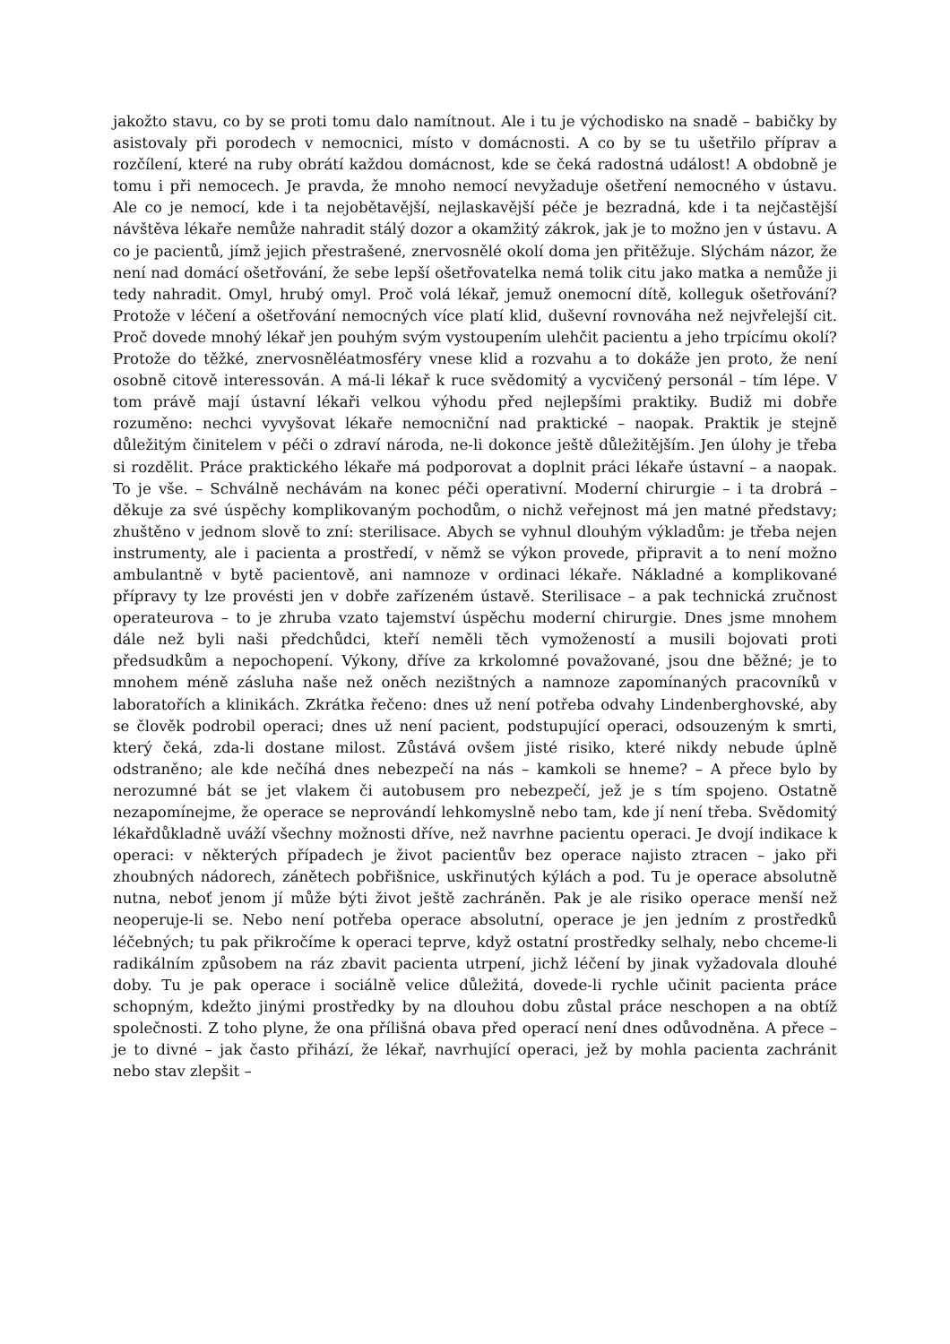jakožto stavu, co by se proti tomu dalo namítnout. Ale i tu je východisko na snadě – babičky by asistovaly při porodech v nemocnici, místo v domácnosti. A co by se tu ušetřilo příprav a rozčílení, které na ruby obrátí každou domácnost, kde se čeká radostná událost! A obdobně je tomu i při nemocech. Je pravda, že mnoho nemocí nevyžaduje ošetření nemocného v ústavu. Ale co je nemocí, kde i ta nejobětavější, nejlaskavější péče je bezradná, kde i ta nejčastější návštěva lékaře nemůže nahradit stálý dozor a okamžitý zákrok, jak je to možno jen v ústavu. A co je pacientů, jímž jejich přestrašené, znervosnělé okolí doma jen přitěžuje. Slýchám názor, že není nad domácí ošetřování, že sebe lepší ošetřovatelka nemá tolik citu jako matka a nemůže ji tedy nahradit. Omyl, hrubý omyl. Proč volá lékař, jemuž onemocní dítě, kolleguk ošetřování? Protože v léčení a ošetřování nemocných více platí klid, duševní rovnováha než nejvřelejší cit. Proč dovede mnohý lékař jen pouhým svým vystoupením ulehčit pacientu a jeho trpícímu okolí? Protože do těžké, znervosněléatmosféry vnese klid a rozvahu a to dokáže jen proto, že není osobně citově interessován. A má-li lékař k ruce svědomitý a vycvičený personál – tím lépe. V tom právě mají ústavní lékaři velkou výhodu před nejlepšími praktiky. Budiž mi dobře rozuměno: nechci vyvyšovat lékaře nemocniční nad praktické – naopak. Praktik je stejně důležitým činitelem v péči o zdraví národa, ne-li dokonce ještě důležitějším. Jen úlohy je třeba si rozdělit. Práce praktického lékaře má podporovat a doplnit práci lékaře ústavní – a naopak. To je vše. – Schválně nechávám na konec péči operativní. Moderní chirurgie – i ta drobrá – děkuje za své úspěchy komplikovaným pochodům, o nichž veřejnost má jen matné představy; zhuštěno v jednom slově to zní: sterilisace. Abych se vyhnul dlouhým výkladům: je třeba nejen instrumenty, ale i pacienta a prostředí, v němž se výkon provede, připravit a to není možno ambulantně v bytě pacientově, ani namnoze v ordinaci lékaře. Nákladné a komplikované přípravy ty lze provésti jen v dobře zařízeném ústavě. Sterilisace – a pak technická zručnost operateurova – to je zhruba vzato tajemství úspěchu moderní chirurgie. Dnes jsme mnohem dále než byli naši předchůdci, kteří neměli těch vymožeností a musili bojovati proti předsudkům a nepochopení. Výkony, dříve za krkolomné považované, jsou dne běžné; je to mnohem méně zásluha naše než oněch nezištných a namnoze zapomínaných pracovníků v laboratořích a klinikách. Zkrátka řečeno: dnes už není potřeba odvahy Lindenberghovské, aby se člověk podrobil operaci; dnes už není pacient, podstupující operaci, odsouzeným k smrti, který čeká, zda-li dostane milost. Zůstává ovšem jisté risiko, které nikdy nebude úplně odstraněno; ale kde nečíhá dnes nebezpečí na nás – kamkoli se hneme? – A přece bylo by nerozumné bát se jet vlakem či autobusem pro nebezpečí, jež je s tím spojeno. Ostatně nezapomínejme, že operace se neprovándí lehkomyslně nebo tam, kde jí není třeba. Svědomitý lékařdůkladně uváží všechny možnosti dříve, než navrhne pacientu operaci. Je dvojí indikace k operaci: v některých případech je život pacientův bez operace najisto ztracen – jako při zhoubných nádorech, zánětech pobřišnice, uskřinutých kýlách a pod. Tu je operace absolutně nutna, neboť jenom jí může býti život ještě zachráněn. Pak je ale risiko operace menší než neoperuje-li se. Nebo není potřeba operace absolutní, operace je jen jedním z prostředků léčebných; tu pak přikročíme k operaci teprve, když ostatní prostředky selhaly, nebo chceme-li radikálním způsobem na ráz zbavit pacienta utrpení, jichž léčení by jinak vyžadovala dlouhé doby. Tu je pak operace i sociálně velice důležitá, dovede-li rychle učinit pacienta práce schopným, kdežto jinými prostředky by na dlouhou dobu zůstal práce neschopen a na obtíž společnosti. Z toho plyne, že ona přílišná obava před operací není dnes odůvodněna. A přece – je to divné – jak často přihází, že lékař, navrhující operaci, jež by mohla pacienta zachránit nebo stav zlepšit –